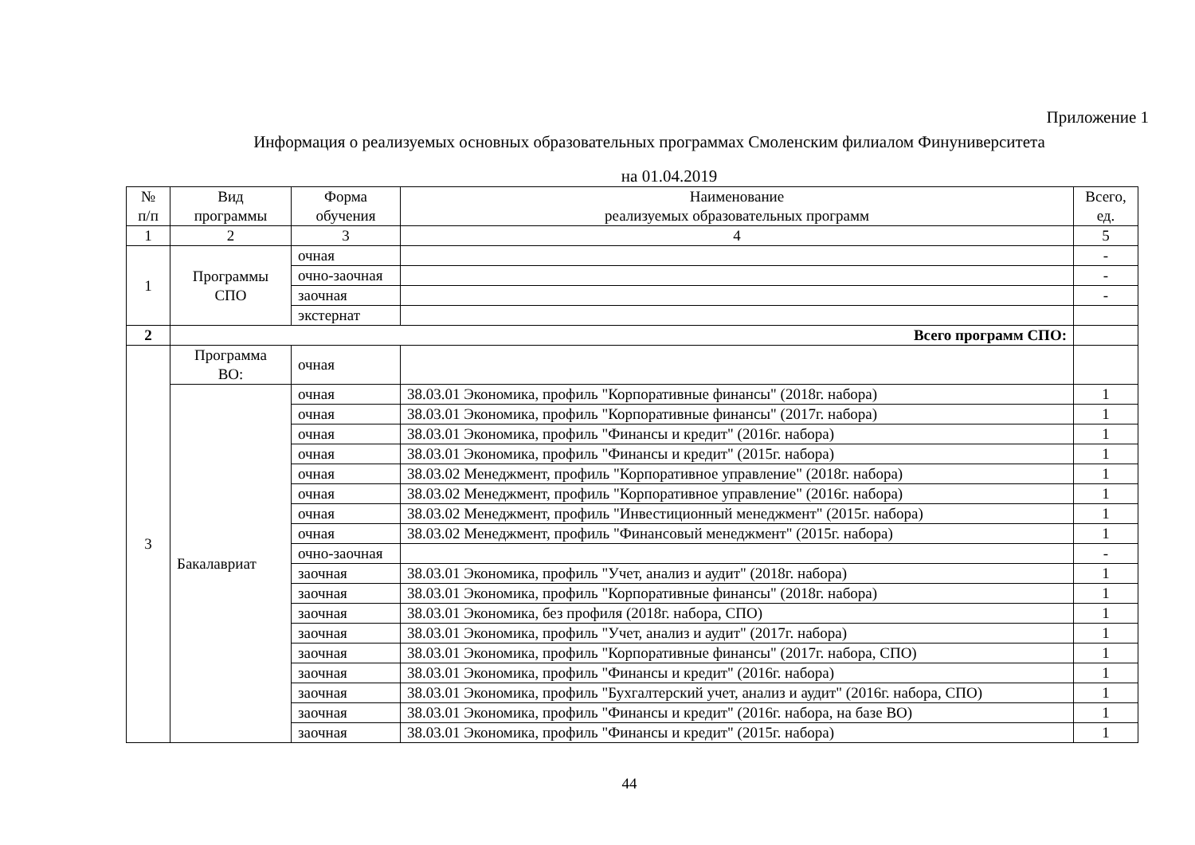Приложение 1
Информация о реализуемых основных образовательных программах Смоленским филиалом Финуниверситета
на 01.04.2019
| № п/п | Вид программы | Форма обучения | Наименование реализуемых образовательных программ | Всего, ед. |
| --- | --- | --- | --- | --- |
| 1 | 2 | 3 | 4 | 5 |
| 1 | Программы СПО | очная | | - |
| | | очно-заочная | | - |
| | | заочная | | - |
| | | экстернат | | |
| 2 | Всего программ СПО: | | | |
| 3 | Программа ВО: | очная | | |
| | Бакалавриат | очная | 38.03.01 Экономика, профиль "Корпоративные финансы" (2018г. набора) | 1 |
| | | очная | 38.03.01 Экономика, профиль "Корпоративные финансы" (2017г. набора) | 1 |
| | | очная | 38.03.01 Экономика, профиль "Финансы и кредит" (2016г. набора) | 1 |
| | | очная | 38.03.01 Экономика, профиль "Финансы и кредит" (2015г. набора) | 1 |
| | | очная | 38.03.02 Менеджмент, профиль "Корпоративное управление" (2018г. набора) | 1 |
| | | очная | 38.03.02 Менеджмент, профиль "Корпоративное управление" (2016г. набора) | 1 |
| | | очная | 38.03.02 Менеджмент, профиль "Инвестиционный менеджмент" (2015г. набора) | 1 |
| | | очная | 38.03.02 Менеджмент, профиль "Финансовый менеджмент" (2015г. набора) | 1 |
| | | очно-заочная | | - |
| | | заочная | 38.03.01 Экономика, профиль "Учет, анализ и аудит" (2018г. набора) | 1 |
| | | заочная | 38.03.01 Экономика, профиль "Корпоративные финансы" (2018г. набора) | 1 |
| | | заочная | 38.03.01 Экономика, без профиля (2018г. набора, СПО) | 1 |
| | | заочная | 38.03.01 Экономика, профиль "Учет, анализ и аудит" (2017г. набора) | 1 |
| | | заочная | 38.03.01 Экономика, профиль "Корпоративные финансы" (2017г. набора, СПО) | 1 |
| | | заочная | 38.03.01 Экономика, профиль "Финансы и кредит" (2016г. набора) | 1 |
| | | заочная | 38.03.01 Экономика, профиль "Бухгалтерский учет, анализ и аудит" (2016г. набора, СПО) | 1 |
| | | заочная | 38.03.01 Экономика, профиль "Финансы и кредит" (2016г. набора, на базе ВО) | 1 |
| | | заочная | 38.03.01 Экономика, профиль "Финансы и кредит" (2015г. набора) | 1 |
44